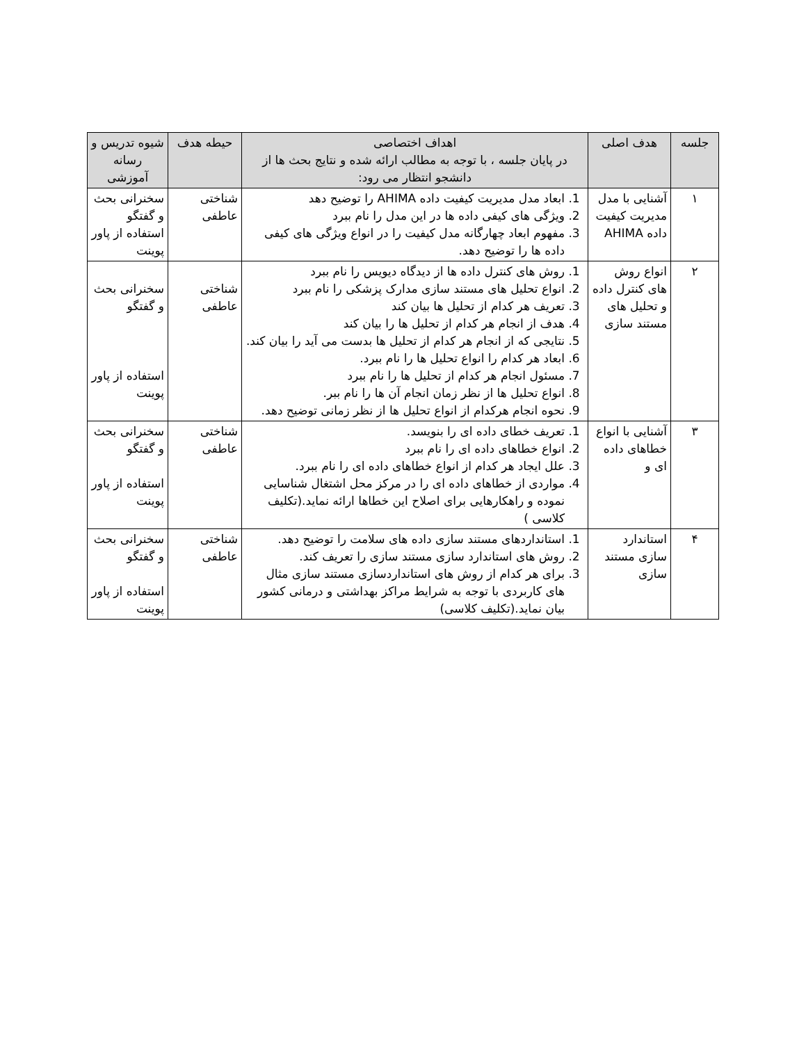| جلسه | هدف اصلی | اهداف اختصاصی در پایان جلسه ، با توجه به مطالب ارائه شده و نتایج بحث ها از دانشجو انتظار می رود: | حیطه هدف | شیوه تدریس و رسانه آموزشی |
| --- | --- | --- | --- | --- |
| ۱ | آشنایی با مدل مدیریت کیفیت داده AHIMA | 1. ابعاد مدل مدیریت کیفیت داده AHIMA را توضیح دهد 2. ویژگی های کیفی داده ها در این مدل را نام ببرد 3. مفهوم ابعاد چهارگانه مدل کیفیت را در انواع ویژگی های کیفی داده ها را توضیح دهد. | شناختی عاطفی | سخنرانی بحث و گفتگو استفاده از پاور پوینت |
| ۲ | انواع روش های کنترل داده و تحلیل های مستند سازی | 1. روش های کنترل داده ها از دیدگاه دیویس را نام ببرد 2. انواع تحلیل های مستند سازی مدارک پزشکی را نام ببرد 3. تعریف هر کدام از تحلیل ها بیان کند 4. هدف از انجام هر کدام از تحلیل ها را بیان کند 5. نتایجی که از انجام هر کدام از تحلیل ها بدست می آید را بیان کند. 6. ابعاد هر کدام را انواع تحلیل ها را نام ببرد. 7. مسئول انجام هر کدام از تحلیل ها را نام ببرد 8. انواع تحلیل ها از نظر زمان انجام آن ها را نام ببر. 9. نحوه انجام هرکدام از انواع تحلیل ها از نظر زمانی توضیح دهد. | شناختی عاطفی | سخنرانی بحث و گفتگو استفاده از پاور پوینت |
| ۳ | آشنایی با انواع خطاهای داده ای و | 1. تعریف خطای داده ای را بنویسد. 2. انواع خطاهای داده ای را نام ببرد 3. علل ایجاد هر کدام از انواع خطاهای داده ای را نام ببرد. 4. مواردی از خطاهای داده ای را در مرکز محل اشتغال شناسایی نموده و راهکارهایی برای اصلاح این خطاها ارائه نماید.(تکلیف کلاسی ) | شناختی عاطفی | سخنرانی بحث و گفتگو استفاده از پاور پوینت |
| ۴ | استاندارد سازی مستند سازی | 1. استانداردهای مستند سازی داده های سلامت را توضیح دهد. 2. روش های استاندارد سازی مستند سازی را تعریف کند. 3. برای هر کدام از روش های استانداردسازی مستند سازی مثال های کاربردی با توجه به شرایط مراکز بهداشتی و درمانی کشور بیان نماید.(تکلیف کلاسی) | شناختی عاطفی | سخنرانی بحث و گفتگو استفاده از پاور پوینت |